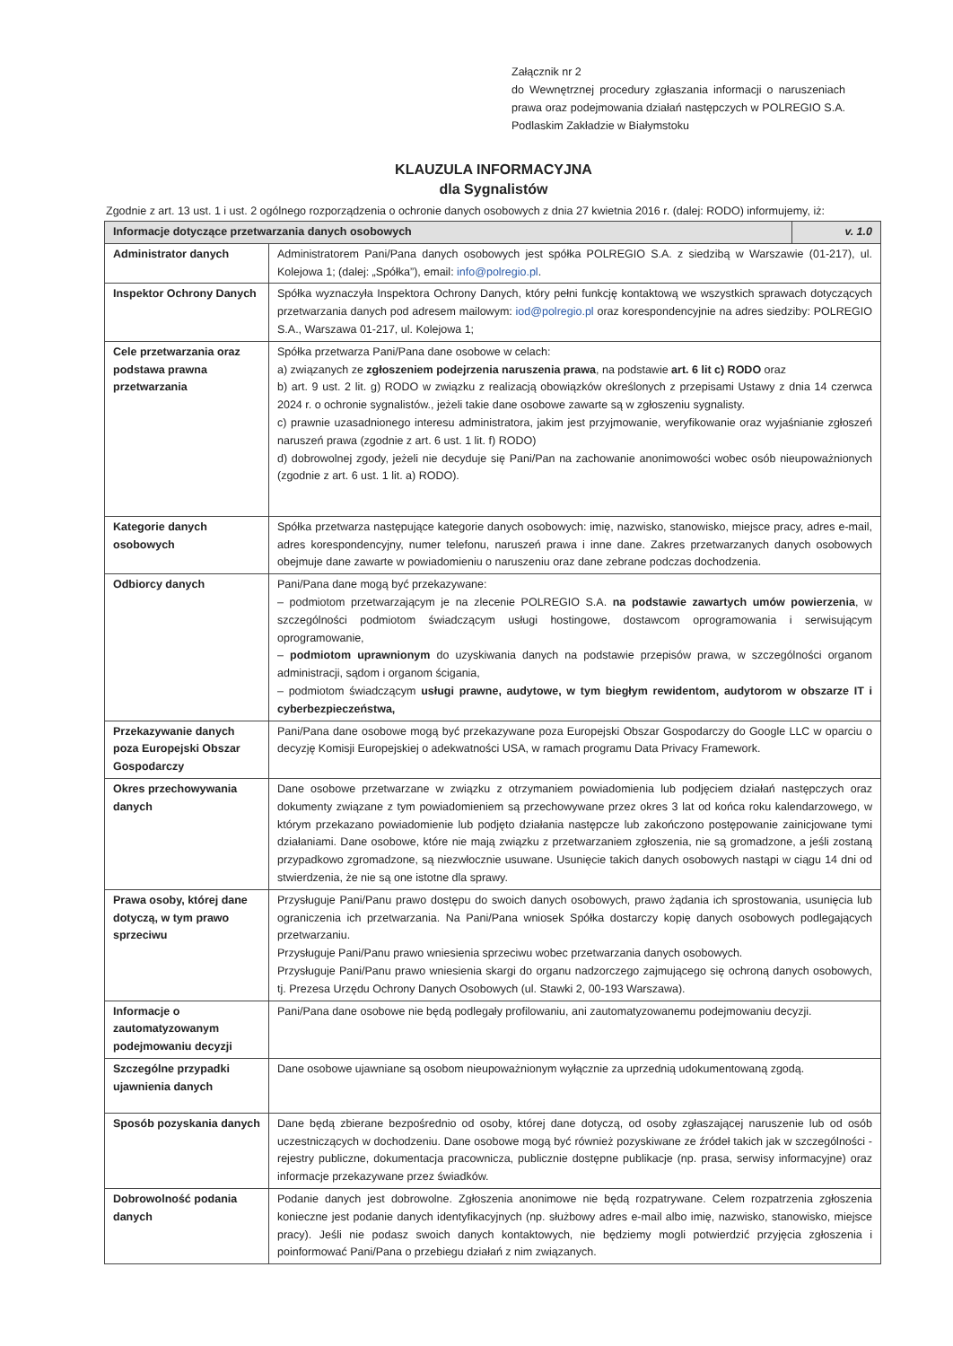Załącznik nr 2
do Wewnętrznej procedury zgłaszania informacji o naruszeniach prawa oraz podejmowania działań następczych w POLREGIO S.A. Podlaskim Zakładzie w Białymstoku
KLAUZULA INFORMACYJNA
dla Sygnalistów
Zgodnie z art. 13 ust. 1 i ust. 2 ogólnego rozporządzenia o ochronie danych osobowych z dnia 27 kwietnia 2016 r. (dalej: RODO) informujemy, iż:
| Informacje dotyczące przetwarzania danych osobowych | | v. 1.0 |
| --- | --- | --- |
| Administrator danych | Administratorem Pani/Pana danych osobowych jest spółka POLREGIO S.A. z siedzibą w Warszawie (01-217), ul. Kolejowa 1; (dalej: „Spółka”), email: info@polregio.pl . | |
| Inspektor Ochrony Danych | Spółka wyznaczyła Inspektora Ochrony Danych, który pełni funkcję kontaktową we wszystkich sprawach dotyczących przetwarzania danych pod adresem mailowym: iod@polregio.pl oraz korespondencyjnie na adres siedziby: POLREGIO S.A., Warszawa 01-217, ul. Kolejowa 1; | |
| Cele przetwarzania oraz podstawa prawna przetwarzania | Spółka przetwarza Pani/Pana dane osobowe w celach: a) związanych ze zgłoszeniem podejrzenia naruszenia prawa , na podstawie art. 6 lit c) RODO oraz b) art. 9 ust. 2 lit. g) RODO w związku z realizacją obowiązków określonych z przepisami Ustawy z dnia 14 czerwca 2024 r. o ochronie sygnalistów., jeżeli takie dane osobowe zawarte są w zgłoszeniu sygnalisty. c) prawnie uzasadnionego interesu administratora, jakim jest przyjmowanie, weryfikowanie oraz wyjaśnianie zgłoszeń naruszeń prawa (zgodnie z art. 6 ust. 1 lit. f) RODO) d) dobrowolnej zgody, jeżeli nie decyduje się Pani/Pan na zachowanie anonimowości wobec osób nieupoważnionych (zgodnie z art. 6 ust. 1 lit. a) RODO). | |
| Kategorie danych osobowych | Spółka przetwarza następujące kategorie danych osobowych: imię, nazwisko, stanowisko, miejsce pracy, adres e-mail, adres korespondencyjny, numer telefonu, naruszeń prawa i inne dane. Zakres przetwarzanych danych osobowych obejmuje dane zawarte w powiadomieniu o naruszeniu oraz dane zebrane podczas dochodzenia. | |
| Odbiorcy danych | Pani/Pana dane mogą być przekazywane: – podmiotom przetwarzającym je na zlecenie POLREGIO S.A. na podstawie zawartych umów powierzenia , w szczególności podmiotom świadczącym usługi hostingowe, dostawcom oprogramowania i serwisującym oprogramowanie, – podmiotom uprawnionym do uzyskiwania danych na podstawie przepisów prawa, w szczególności organom administracji, sądom i organom ścigania, – podmiotom świadczącym usługi prawne, audytowe, w tym biegłym rewidentom, audytorom w obszarze IT i cyberbezpieczeństwa, | |
| Przekazywanie danych poza Europejski Obszar Gospodarczy | Pani/Pana dane osobowe mogą być przekazywane poza Europejski Obszar Gospodarczy do Google LLC w oparciu o decyzję Komisji Europejskiej o adekwatności USA, w ramach programu Data Privacy Framework. | |
| Okres przechowywania danych | Dane osobowe przetwarzane w związku z otrzymaniem powiadomienia lub podjęciem działań następczych oraz dokumenty związane z tym powiadomieniem są przechowywane przez okres 3 lat od końca roku kalendarzowego, w którym przekazano powiadomienie lub podjęto działania następcze lub zakończono postępowanie zainicjowane tymi działaniami. Dane osobowe, które nie mają związku z przetwarzaniem zgłoszenia, nie są gromadzone, a jeśli zostaną przypadkowo zgromadzone, są niezwłocznie usuwane. Usunięcie takich danych osobowych nastąpi w ciągu 14 dni od stwierdzenia, że nie są one istotne dla sprawy. | |
| Prawa osoby, której dane dotyczą, w tym prawo sprzeciwu | Przysługuje Pani/Panu prawo dostępu do swoich danych osobowych, prawo żądania ich sprostowania, usunięcia lub ograniczenia ich przetwarzania. Na Pani/Pana wniosek Spółka dostarczy kopię danych osobowych podlegających przetwarzaniu. Przysługuje Pani/Panu prawo wniesienia sprzeciwu wobec przetwarzania danych osobowych. Przysługuje Pani/Panu prawo wniesienia skargi do organu nadzorczego zajmującego się ochroną danych osobowych, tj. Prezesa Urzędu Ochrony Danych Osobowych (ul. Stawki 2, 00-193 Warszawa). | |
| Informacje o zautomatyzowanym podejmowaniu decyzji | Pani/Pana dane osobowe nie będą podlegały profilowaniu, ani zautomatyzowanemu podejmowaniu decyzji. | |
| Szczególne przypadki ujawnienia danych | Dane osobowe ujawniane są osobom nieupoważnionym wyłącznie za uprzednią udokumentowaną zgodą. | |
| Sposób pozyskania danych | Dane będą zbierane bezpośrednio od osoby, której dane dotyczą, od osoby zgłaszającej naruszenie lub od osób uczestniczących w dochodzeniu. Dane osobowe mogą być również pozyskiwane ze źródeł takich jak w szczególności - rejestry publiczne, dokumentacja pracownicza, publicznie dostępne publikacje (np. prasa, serwisy informacyjne) oraz informacje przekazywane przez świadków. | |
| Dobrowolność podania danych | Podanie danych jest dobrowolne. Zgłoszenia anonimowe nie będą rozpatrywane. Celem rozpatrzenia zgłoszenia konieczne jest podanie danych identyfikacyjnych (np. służbowy adres e-mail albo imię, nazwisko, stanowisko, miejsce pracy). Jeśli nie podasz swoich danych kontaktowych, nie będziemy mogli potwierdzić przyjęcia zgłoszenia i poinformować Pani/Pana o przebiegu działań z nim związanych. | |